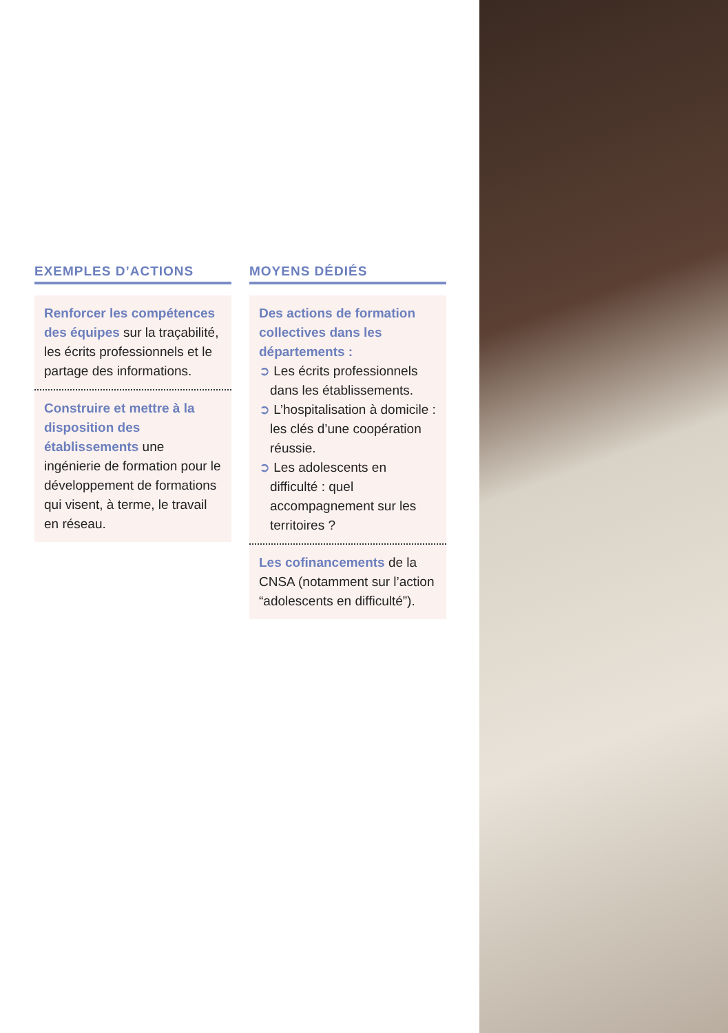EXEMPLES D’ACTIONS
Renforcer les compétences des équipes sur la traçabilité, les écrits professionnels et le partage des informations.
Construire et mettre à la disposition des établissements une ingénierie de formation pour le développement de formations qui visent, à terme, le travail en réseau.
MOYENS DÉDIÉS
Des actions de formation collectives dans les départements :
➲ Les écrits professionnels dans les établissements.
➲ L’hospitalisation à domicile : les clés d’une coopération réussie.
➲ Les adolescents en difficulté : quel accompagnement sur les territoires ?
Les cofinancements de la CNSA (notamment sur l’action “adolescents en difficulté”).